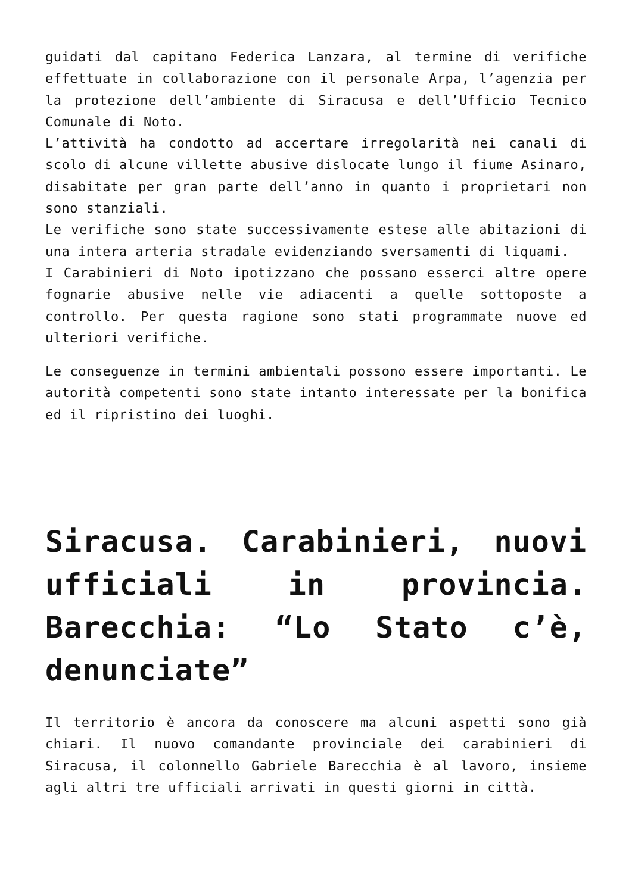guidati dal capitano Federica Lanzara, al termine di verifiche effettuate in collaborazione con il personale Arpa, l’agenzia per la protezione dell’ambiente di Siracusa e dell’Ufficio Tecnico Comunale di Noto.
L’attività ha condotto ad accertare irregolarità nei canali di scolo di alcune villette abusive dislocate lungo il fiume Asinaro, disabitate per gran parte dell’anno in quanto i proprietari non sono stanziali.
Le verifiche sono state successivamente estese alle abitazioni di una intera arteria stradale evidenziando sversamenti di liquami.
I Carabinieri di Noto ipotizzano che possano esserci altre opere fognarie abusive nelle vie adiacenti a quelle sottoposte a controllo. Per questa ragione sono stati programmate nuove ed ulteriori verifiche.
Le conseguenze in termini ambientali possono essere importanti. Le autorità competenti sono state intanto interessate per la bonifica ed il ripristino dei luoghi.
Siracusa. Carabinieri, nuovi ufficiali in provincia. Barecchia: “Lo Stato c’è, denunciate”
Il territorio è ancora da conoscere ma alcuni aspetti sono già chiari. Il nuovo comandante provinciale dei carabinieri di Siracusa, il colonnello Gabriele Barecchia è al lavoro, insieme agli altri tre ufficiali arrivati in questi giorni in città.